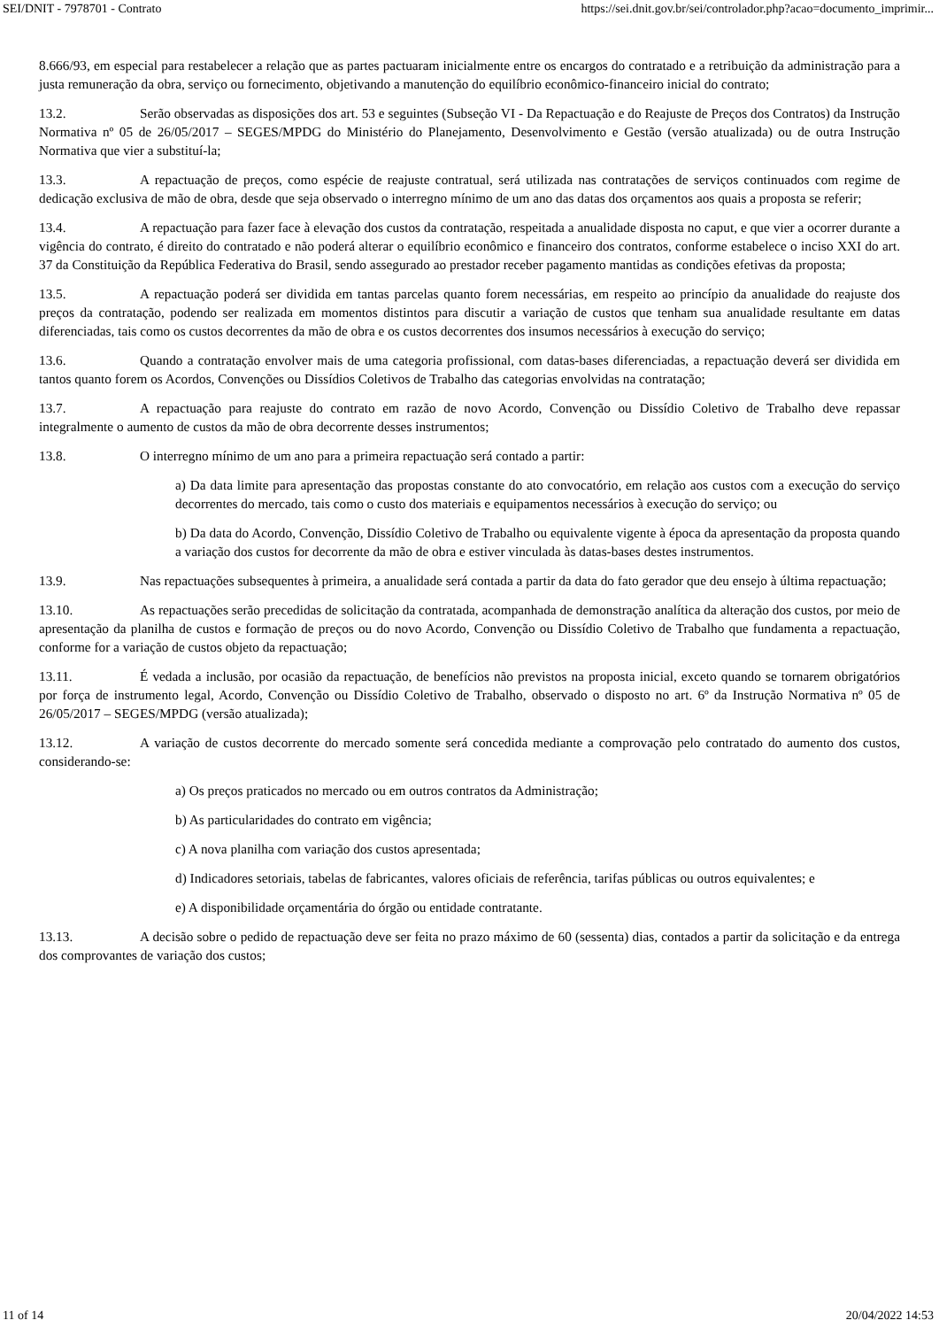SEI/DNIT - 7978701 - Contrato https://sei.dnit.gov.br/sei/controlador.php?acao=documento_imprimir...
8.666/93, em especial para restabelecer a relação que as partes pactuaram inicialmente entre os encargos do contratado e a retribuição da administração para a justa remuneração da obra, serviço ou fornecimento, objetivando a manutenção do equilíbrio econômico-financeiro inicial do contrato;
13.2. Serão observadas as disposições dos art. 53 e seguintes (Subseção VI - Da Repactuação e do Reajuste de Preços dos Contratos) da Instrução Normativa nº 05 de 26/05/2017 – SEGES/MPDG do Ministério do Planejamento, Desenvolvimento e Gestão (versão atualizada) ou de outra Instrução Normativa que vier a substituí-la;
13.3. A repactuação de preços, como espécie de reajuste contratual, será utilizada nas contratações de serviços continuados com regime de dedicação exclusiva de mão de obra, desde que seja observado o interregno mínimo de um ano das datas dos orçamentos aos quais a proposta se referir;
13.4. A repactuação para fazer face à elevação dos custos da contratação, respeitada a anualidade disposta no caput, e que vier a ocorrer durante a vigência do contrato, é direito do contratado e não poderá alterar o equilíbrio econômico e financeiro dos contratos, conforme estabelece o inciso XXI do art. 37 da Constituição da República Federativa do Brasil, sendo assegurado ao prestador receber pagamento mantidas as condições efetivas da proposta;
13.5. A repactuação poderá ser dividida em tantas parcelas quanto forem necessárias, em respeito ao princípio da anualidade do reajuste dos preços da contratação, podendo ser realizada em momentos distintos para discutir a variação de custos que tenham sua anualidade resultante em datas diferenciadas, tais como os custos decorrentes da mão de obra e os custos decorrentes dos insumos necessários à execução do serviço;
13.6. Quando a contratação envolver mais de uma categoria profissional, com datas-bases diferenciadas, a repactuação deverá ser dividida em tantos quanto forem os Acordos, Convenções ou Dissídios Coletivos de Trabalho das categorias envolvidas na contratação;
13.7. A repactuação para reajuste do contrato em razão de novo Acordo, Convenção ou Dissídio Coletivo de Trabalho deve repassar integralmente o aumento de custos da mão de obra decorrente desses instrumentos;
13.8. O interregno mínimo de um ano para a primeira repactuação será contado a partir:
a) Da data limite para apresentação das propostas constante do ato convocatório, em relação aos custos com a execução do serviço decorrentes do mercado, tais como o custo dos materiais e equipamentos necessários à execução do serviço; ou
b) Da data do Acordo, Convenção, Dissídio Coletivo de Trabalho ou equivalente vigente à época da apresentação da proposta quando a variação dos custos for decorrente da mão de obra e estiver vinculada às datas-bases destes instrumentos.
13.9. Nas repactuações subsequentes à primeira, a anualidade será contada a partir da data do fato gerador que deu ensejo à última repactuação;
13.10. As repactuações serão precedidas de solicitação da contratada, acompanhada de demonstração analítica da alteração dos custos, por meio de apresentação da planilha de custos e formação de preços ou do novo Acordo, Convenção ou Dissídio Coletivo de Trabalho que fundamenta a repactuação, conforme for a variação de custos objeto da repactuação;
13.11. É vedada a inclusão, por ocasião da repactuação, de benefícios não previstos na proposta inicial, exceto quando se tornarem obrigatórios por força de instrumento legal, Acordo, Convenção ou Dissídio Coletivo de Trabalho, observado o disposto no art. 6º da Instrução Normativa nº 05 de 26/05/2017 – SEGES/MPDG (versão atualizada);
13.12. A variação de custos decorrente do mercado somente será concedida mediante a comprovação pelo contratado do aumento dos custos, considerando-se:
a) Os preços praticados no mercado ou em outros contratos da Administração;
b) As particularidades do contrato em vigência;
c) A nova planilha com variação dos custos apresentada;
d) Indicadores setoriais, tabelas de fabricantes, valores oficiais de referência, tarifas públicas ou outros equivalentes; e
e) A disponibilidade orçamentária do órgão ou entidade contratante.
13.13. A decisão sobre o pedido de repactuação deve ser feita no prazo máximo de 60 (sessenta) dias, contados a partir da solicitação e da entrega dos comprovantes de variação dos custos;
11 of 14 20/04/2022 14:53